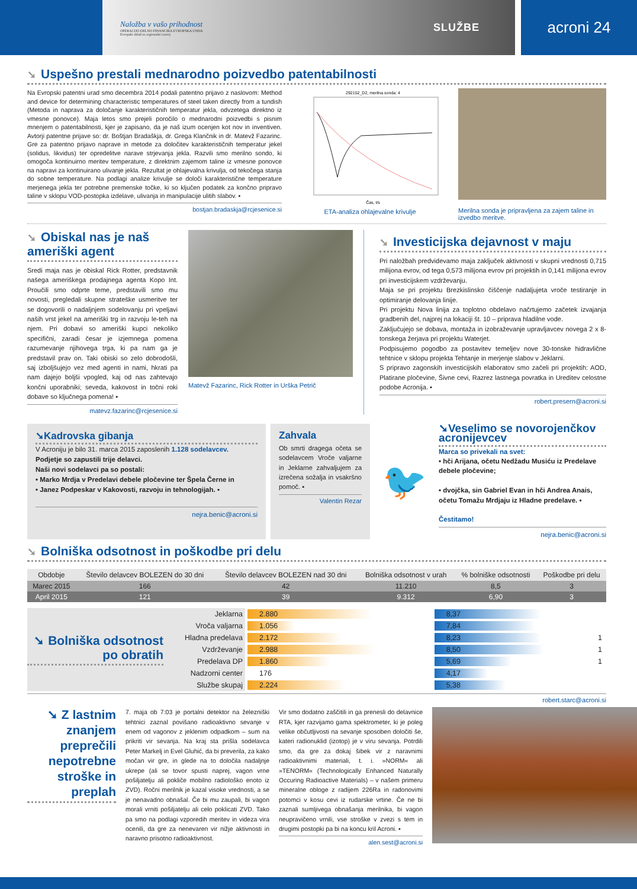Naložba v vašo prihodnost
OPERACIJO DELNO FINANCIRA EVROPSKA UNIJA
Evropski sklad za regionalni razvoj
SLUŽBE
acroni 24
➘ Uspešno prestali mednarodno poizvedbo patentabilnosti
Na Evropski patentni urad smo decembra 2014 podali patentno prijavo z naslovom: Method and device for determining characteristic temperatures of steel taken directly from a tundish (Metoda in naprava za določanje karakterističnih temperatur jekla, odvzetega direktno iz vmesne ponovce). Maja letos smo prejeli poročilo o mednarodni poizvedbi s pisnim mnenjem o patentabilnosti, kjer je zapisano, da je naš izum ocenjen kot nov in inventiven. Avtorji patentne prijave so: dr. Boštjan Bradaškja, dr. Grega Klančnik in dr. Matevž Fazarinc. Gre za patentno prijavo naprave in metode za določitev karakterističnih temperatur jekel (solidus, likvidus) ter opredelitve narave strjevanja jekla. Razvili smo merilno sondo, ki omogoča kontinuirno meritev temperature, z direktnim zajemom taline iz vmesne ponovce na napravi za kontinuirano ulivanje jekla. Rezultat je ohlajevalna krivulja, od tekočega stanja do sobne temperature. Na podlagi analize krivulje se določi karakteristične temperature merjenega jekla ter potrebne premenske točke, ki so ključen podatek za končno pripravo taline v sklopu VOD-postopka izdelave, ulivanja in manipulacije ulitih slabov. ▪
bostjan.bradaskja@rcjesenice.si
292152_D2, merilna sonda: 4
Čas, t/s
ETA-analiza ohlajevalne krivulje
Merilna sonda je pripravljena za zajem taline in izvedbo meritve.
➘ Obiskal nas je naš ameriški agent
Sredi maja nas je obiskal Rick Rotter, predstavnik našega ameriškega prodajnega agenta Kopo Int. Proučili smo odprte teme, predstavili smo mu novosti, pregledali skupne strateške usmeritve ter se dogovorili o nadaljnjem sodelovanju pri vpeljavi naših vrst jekel na ameriški trg in razvoju le-teh na njem. Pri dobavi so ameriški kupci nekoliko specifični, zaradi česar je izjemnega pomena razumevanje njihovega trga, ki pa nam ga je predstavil prav on. Taki obiski so zelo dobrodošli, saj izboljšujejo vez med agenti in nami, hkrati pa nam dajejo boljši vpogled, kaj od nas zahtevajo končni uporabniki; seveda, kakovost in točni roki dobave so ključnega pomena! ▪
matevz.fazarinc@rcjesenice.si
Matevž Fazarinc, Rick Rotter in Urška Petrič
➘ Investicijska dejavnost v maju
Pri naložbah predvidevamo maja zaključek aktivnosti v skupni vrednosti 0,715 milijona evrov, od tega 0,573 milijona evrov pri projektih in 0,141 milijona evrov pri investicijskem vzdrževanju.
Maja se pri projektu Brezkislinsko čiščenje nadaljujeta vroče testiranje in optimiranje delovanja linije.
Pri projektu Nova linija za toplotno obdelavo načrtujemo začetek izvajanja gradbenih del, najprej na lokaciji št. 10 – priprava hladilne vode.
Zaključujejo se dobava, montaža in izobraževanje upravljavcev novega 2 x 8-tonskega žerjava pri projektu Waterjet.
Podpisujemo pogodbo za postavitev temeljev nove 30-tonske hidravlične tehtnice v sklopu projekta Tehtanje in merjenje slabov v Jeklarni.
S pripravo zagonskih investicijskih elaboratov smo začeli pri projektih: AOD, Platirane pločevine, Šivne cevi, Razrez lastnega povratka in Ureditev celostne podobe Acronija. ▪
robert.presern@acroni.si
➘Kadrovska gibanja
V Acroniju je bilo 31. marca 2015 zaposlenih 1.128 sodelavcev.
Podjetje so zapustili trije delavci.
Naši novi sodelavci pa so postali:
• Marko Mrdja v Predelavi debele pločevine ter Špela Černe in
• Janez Podpeskar v Kakovosti, razvoju in tehnologijah. ▪
nejra.benic@acroni.si
Zahvala
Ob smrti dragega očeta se sodelavcem Vroče valjarne in Jeklarne zahvaljujem za izrečena sožalja in vsakršno pomoč. ▪
Valentin Rezar
🐦
➘Veselimo se novorojenčkov acronijevcev
Marca so privekali na svet:
• hči Arijana, očetu Nedžadu Musiću iz Predelave debele pločevine;
• dvojčka, sin Gabriel Evan in hči Andrea Anais, očetu Tomažu Mrdjaju iz Hladne predelave. ▪
Čestitamo!
nejra.benic@acroni.si
➘ Bolniška odsotnost in poškodbe pri delu
| Obdobje | Število delavcev BOLEZEN do 30 dni | Število delavcev BOLEZEN nad 30 dni | Bolniška odsotnost v urah | % bolniške odsotnosti | Poškodbe pri delu |
| --- | --- | --- | --- | --- | --- |
| Marec 2015 | 166 | 42 | 11.210 | 8,5 | 3 |
| April 2015 | 121 | 39 | 9.312 | 6,90 | 3 |
➘ Bolniška odsotnost po obratih
| Jeklarna | 2.880 | 8,37 | |
| Vroča valjarna | 1.056 | 7,84 | |
| Hladna predelava | 2.172 | 8,23 | 1 |
| Vzdrževanje | 2.988 | 8,50 | 1 |
| Predelava DP | 1.860 | 5,69 | 1 |
| Nadzorni center | 176 | 4,17 | |
| Službe skupaj | 2.224 | 5,38 | |
robert.starc@acroni.si
➘ Z lastnim znanjem preprečili nepotrebne stroške in preplah
7. maja ob 7:03 je portalni detektor na železniški tehtnici zaznal povišano radioaktivno sevanje v enem od vagonov z jeklenim odpadkom – sum na prikriti vir sevanja. Na kraj sta prišla sodelavca Peter Markelj in Evel Gluhić, da bi preverila, za kako močan vir gre, in glede na to določila nadaljnje ukrepe (ali se tovor spusti naprej, vagon vrne pošiljatelju ali pokliče mobilno radiološko enoto iz ZVD). Ročni merilnik je kazal visoke vrednosti, a se je nenavadno obnašal. Če bi mu zaupali, bi vagon morali vrniti pošiljatelju ali celo poklicati ZVD. Tako pa smo na podlagi vzporedih meritev in videza vira ocenili, da gre za nenevaren vir nižje aktivnosti in naravno prisotno radioaktivnost.
Vir smo dodatno zaščitili in ga prenesli do delavnice RTA, kjer razvijamo gama spektrometer, ki je poleg velike občutljivosti na sevanje sposoben določiti še, kateri radionuklid (izotop) je v viru sevanja. Potrdili smo, da gre za dokaj šibek vir z naravnimi radioaktivnimi materiali, t. i. »NORM« ali »TENORM« (Technologically Enhanced Naturally Occuring Radioactive Materials) – v našem primeru mineralne obloge z radijem 226Ra in radonovimi potomci v kosu cevi iz rudarske vrtine. Če ne bi zaznali sumljivega obnašanja merilnika, bi vagon neupravičeno vrnili, vse stroške v zvezi s tem in drugimi postopki pa bi na koncu kril Acroni. ▪
alen.sest@acroni.si